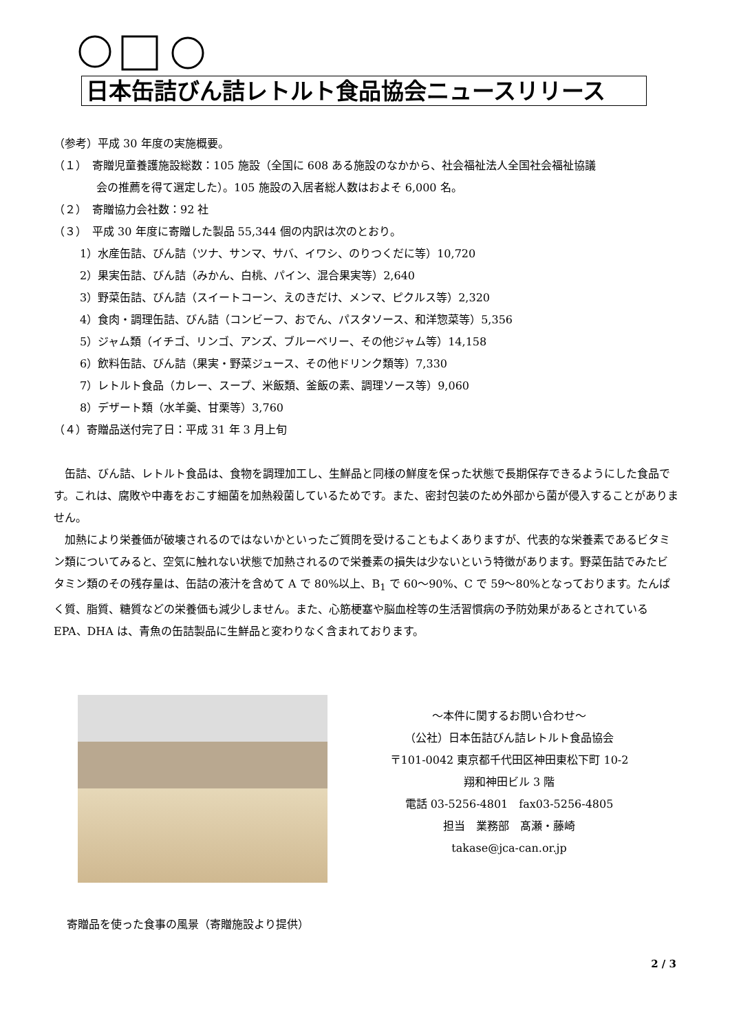日本缶詰びん詰レトルト食品協会ニュースリリース
（参考）平成 30 年度の実施概要。
（１）　寄贈児童養護施設総数：105 施設（全国に 608 ある施設のなかから、社会福祉法人全国社会福祉協議
会の推薦を得て選定した）。105 施設の入居者総人数はおよそ 6,000 名。
（２）　寄贈協力会社数：92 社
（３）　平成 30 年度に寄贈した製品 55,344 個の内訳は次のとおり。
1）水産缶詰、びん詰（ツナ、サンマ、サバ、イワシ、のりつくだに等）10,720
2）果実缶詰、びん詰（みかん、白桃、パイン、混合果実等）2,640
3）野菜缶詰、びん詰（スイートコーン、えのきだけ、メンマ、ピクルス等）2,320
4）食肉・調理缶詰、びん詰（コンビーフ、おでん、パスタソース、和洋惣菜等）5,356
5）ジャム類（イチゴ、リンゴ、アンズ、ブルーベリー、その他ジャム等）14,158
6）飲料缶詰、びん詰（果実・野菜ジュース、その他ドリンク類等）7,330
7）レトルト食品（カレー、スープ、米飯類、釜飯の素、調理ソース等）9,060
8）デザート類（水羊羹、甘栗等）3,760
（４）寄贈品送付完了日：平成 31 年 3 月上旬
缶詰、びん詰、レトルト食品は、食物を調理加工し、生鮮品と同様の鮮度を保った状態で長期保存できるようにした食品です。これは、腐敗や中毒をおこす細菌を加熱殺菌しているためです。また、密封包装のため外部から菌が侵入することがありません。
加熱により栄養価が破壊されるのではないかといったご質問を受けることもよくありますが、代表的な栄養素であるビタミン類についてみると、空気に触れない状態で加熱されるので栄養素の損失は少ないという特徴があります。野菜缶詰でみたビタミン類のその残存量は、缶詰の液汁を含めて A で 80%以上、B<sub>1</sub> で 60〜90%、C で 59〜80%となっております。たんぱく質、脂質、糖質などの栄養価も減少しません。また、心筋梗塞や脳血栓等の生活習慣病の予防効果があるとされている EPA、DHA は、青魚の缶詰製品に生鮮品と変わりなく含まれております。
〜本件に関するお問い合わせ〜
（公社）日本缶詰びん詰レトルト食品協会
〒101-0042 東京都千代田区神田東松下町 10-2
翔和神田ビル 3 階
電話 03-5256-4801　fax03-5256-4805
担当　業務部　髙瀬・藤崎
takase@jca-can.or.jp
寄贈品を使った食事の風景（寄贈施設より提供）
2 / 3